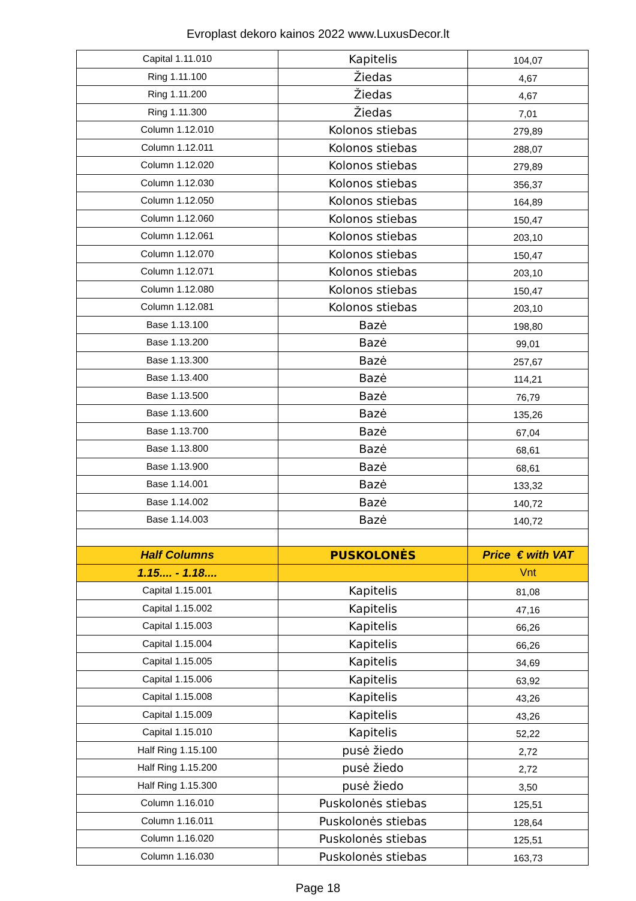Evroplast dekoro kainos 2022 www.LuxusDecor.lt
| Capital 1.11.010 | Kapitelis | 104,07 |
| Ring 1.11.100 | Žiedas | 4,67 |
| Ring 1.11.200 | Žiedas | 4,67 |
| Ring 1.11.300 | Žiedas | 7,01 |
| Column 1.12.010 | Kolonos stiebas | 279,89 |
| Column 1.12.011 | Kolonos stiebas | 288,07 |
| Column 1.12.020 | Kolonos stiebas | 279,89 |
| Column 1.12.030 | Kolonos stiebas | 356,37 |
| Column 1.12.050 | Kolonos stiebas | 164,89 |
| Column 1.12.060 | Kolonos stiebas | 150,47 |
| Column 1.12.061 | Kolonos stiebas | 203,10 |
| Column 1.12.070 | Kolonos stiebas | 150,47 |
| Column 1.12.071 | Kolonos stiebas | 203,10 |
| Column 1.12.080 | Kolonos stiebas | 150,47 |
| Column 1.12.081 | Kolonos stiebas | 203,10 |
| Base 1.13.100 | Bazė | 198,80 |
| Base 1.13.200 | Bazė | 99,01 |
| Base 1.13.300 | Bazė | 257,67 |
| Base 1.13.400 | Bazė | 114,21 |
| Base 1.13.500 | Bazė | 76,79 |
| Base 1.13.600 | Bazė | 135,26 |
| Base 1.13.700 | Bazė | 67,04 |
| Base 1.13.800 | Bazė | 68,61 |
| Base 1.13.900 | Bazė | 68,61 |
| Base 1.14.001 | Bazė | 133,32 |
| Base 1.14.002 | Bazė | 140,72 |
| Base 1.14.003 | Bazė | 140,72 |
| Half Columns | PUSKOLONĖS | Price € with VAT |
| 1.15.... - 1.18.... | | Vnt |
| Capital 1.15.001 | Kapitelis | 81,08 |
| Capital 1.15.002 | Kapitelis | 47,16 |
| Capital 1.15.003 | Kapitelis | 66,26 |
| Capital 1.15.004 | Kapitelis | 66,26 |
| Capital 1.15.005 | Kapitelis | 34,69 |
| Capital 1.15.006 | Kapitelis | 63,92 |
| Capital 1.15.008 | Kapitelis | 43,26 |
| Capital 1.15.009 | Kapitelis | 43,26 |
| Capital 1.15.010 | Kapitelis | 52,22 |
| Half Ring 1.15.100 | pusė žiedo | 2,72 |
| Half Ring 1.15.200 | pusė žiedo | 2,72 |
| Half Ring 1.15.300 | pusė žiedo | 3,50 |
| Column 1.16.010 | Puskolonės stiebas | 125,51 |
| Column 1.16.011 | Puskolonės stiebas | 128,64 |
| Column 1.16.020 | Puskolonės stiebas | 125,51 |
| Column 1.16.030 | Puskolonės stiebas | 163,73 |
Page 18